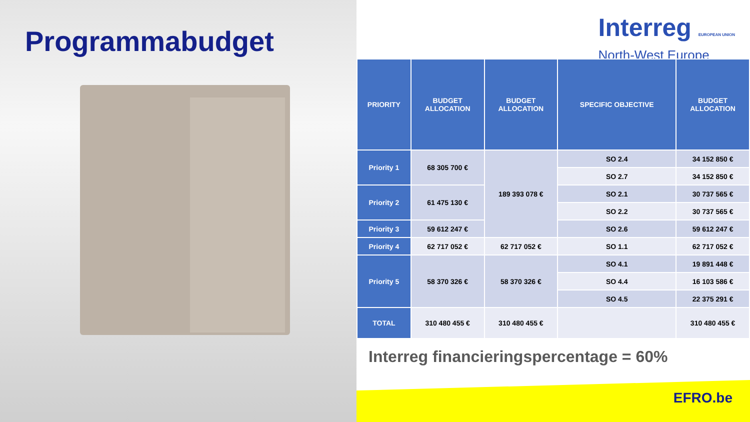Programmabudget
Interreg EUROPEAN UNION
North-West Europe
| PRIORITY | BUDGET ALLOCATION | BUDGET ALLOCATION | SPECIFIC OBJECTIVE | BUDGET ALLOCATION |
| --- | --- | --- | --- | --- |
| Priority 1 | 68 305 700 € | 189 393 078 € | SO 2.4 | 34 152 850 € |
| | | | SO 2.7 | 34 152 850 € |
| Priority 2 | 61 475 130 € | | SO 2.1 | 30 737 565 € |
| | | | SO 2.2 | 30 737 565 € |
| Priority 3 | 59 612 247 € | | SO 2.6 | 59 612 247 € |
| Priority 4 | 62 717 052 € | 62 717 052 € | SO 1.1 | 62 717 052 € |
| Priority 5 | 58 370 326 € | 58 370 326 € | SO 4.1 | 19 891 448 € |
| | | | SO 4.4 | 16 103 586 € |
| | | | SO 4.5 | 22 375 291 € |
| TOTAL | 310 480 455 € | 310 480 455 € | | 310 480 455 € |
Interreg financieringspercentage = 60%
EFRO.be